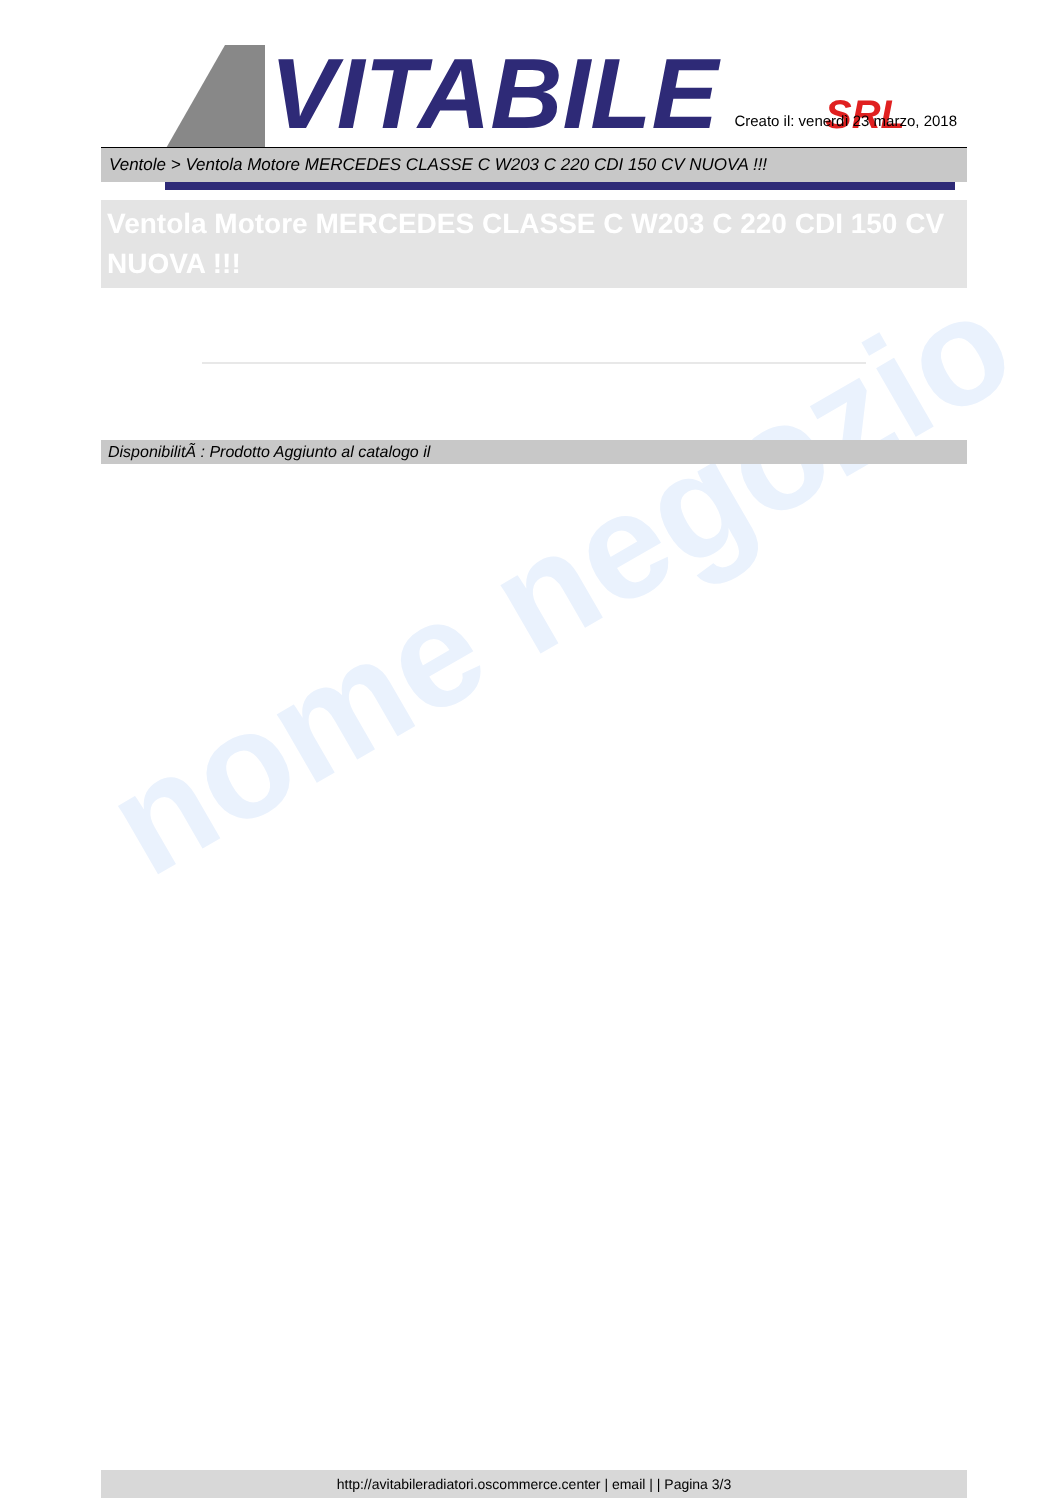nome negozio
VITABILE
SRL
Creato il: venerdì 23 marzo, 2018
Ventole > Ventola Motore MERCEDES CLASSE C W203 C 220 CDI 150 CV NUOVA !!!
Ventola Motore MERCEDES CLASSE C W203 C 220 CDI 150 CV NUOVA !!!
DisponibilitÃ : Prodotto Aggiunto al catalogo il
http://avitabileradiatori.oscommerce.center | email | | Pagina 3/3